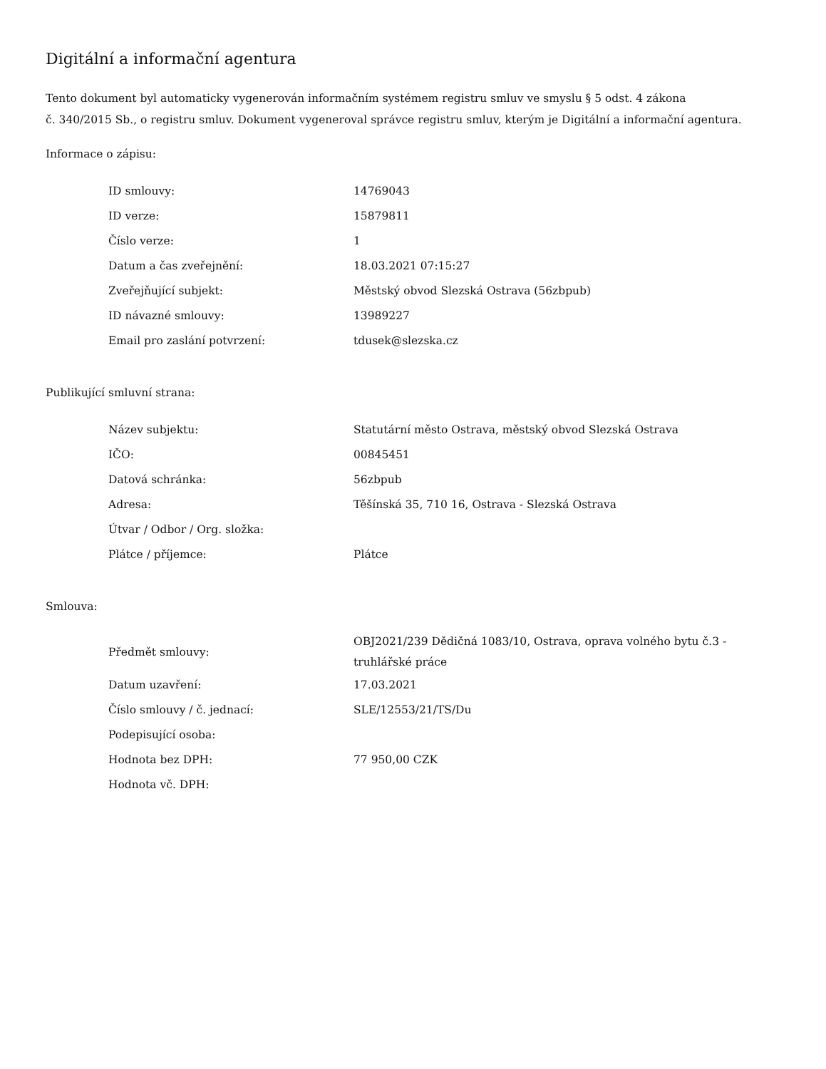Digitální a informační agentura
Tento dokument byl automaticky vygenerován informačním systémem registru smluv ve smyslu § 5 odst. 4 zákona
č. 340/2015 Sb., o registru smluv. Dokument vygeneroval správce registru smluv, kterým je Digitální a informační agentura.
Informace o zápisu:
| ID smlouvy: | 14769043 |
| ID verze: | 15879811 |
| Číslo verze: | 1 |
| Datum a čas zveřejnění: | 18.03.2021 07:15:27 |
| Zveřejňující subjekt: | Městský obvod Slezská Ostrava (56zbpub) |
| ID návazné smlouvy: | 13989227 |
| Email pro zaslání potvrzení: | tdusek@slezska.cz |
Publikující smluvní strana:
| Název subjektu: | Statutární město Ostrava, městský obvod Slezská Ostrava |
| IČO: | 00845451 |
| Datová schránka: | 56zbpub |
| Adresa: | Těšínská 35, 710 16, Ostrava - Slezská Ostrava |
| Útvar / Odbor / Org. složka: | |
| Plátce / příjemce: | Plátce |
Smlouva:
| Předmět smlouvy: | OBJ2021/239 Dědičná 1083/10, Ostrava, oprava volného bytu č.3 - truhlářské práce |
| Datum uzavření: | 17.03.2021 |
| Číslo smlouvy / č. jednací: | SLE/12553/21/TS/Du |
| Podepisující osoba: | |
| Hodnota bez DPH: | 77 950,00 CZK |
| Hodnota vč. DPH: | |